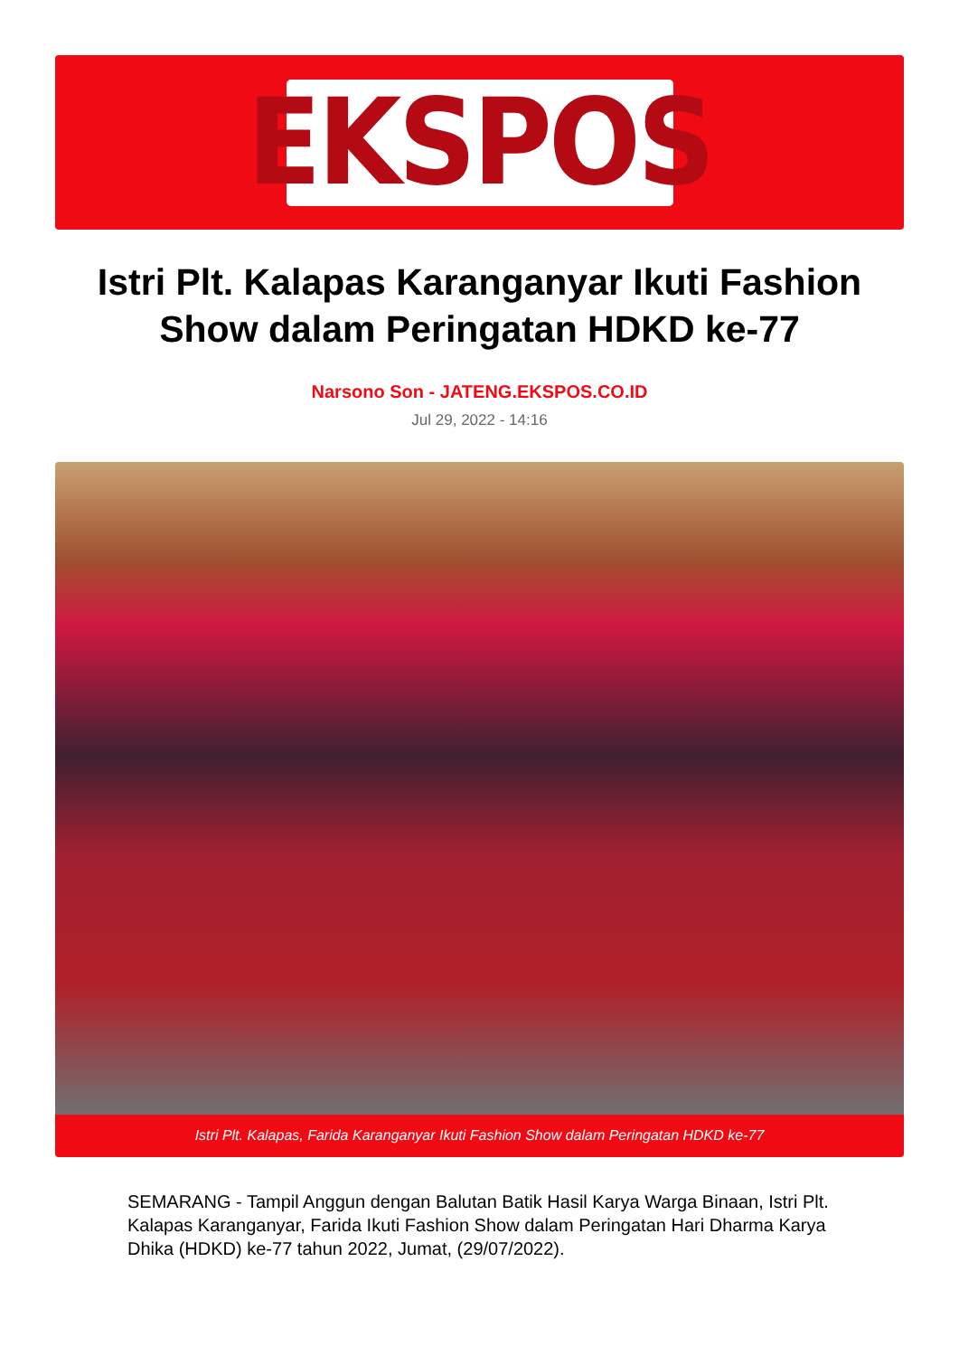EKSPOS
Istri Plt. Kalapas Karanganyar Ikuti Fashion Show dalam Peringatan HDKD ke-77
Narsono Son - JATENG.EKSPOS.CO.ID
Jul 29, 2022 - 14:16
Istri Plt. Kalapas, Farida Karanganyar Ikuti Fashion Show dalam Peringatan HDKD ke-77
SEMARANG - Tampil Anggun dengan Balutan Batik Hasil Karya Warga Binaan, Istri Plt. Kalapas Karanganyar, Farida Ikuti Fashion Show dalam Peringatan Hari Dharma Karya Dhika (HDKD) ke-77 tahun 2022, Jumat, (29/07/2022).